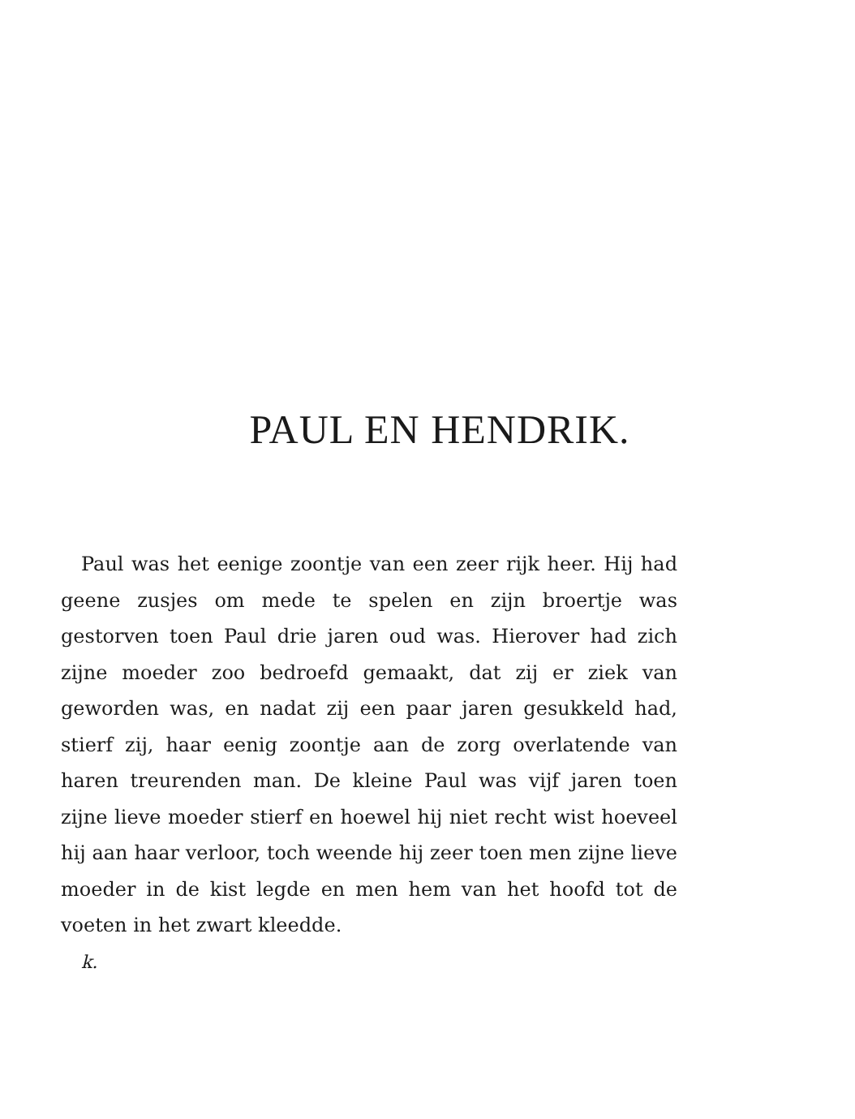PAUL EN HENDRIK.
Paul was het eenige zoontje van een zeer rijk heer. Hij had geene zusjes om mede te spelen en zijn broertje was gestorven toen Paul drie jaren oud was. Hierover had zich zijne moeder zoo bedroefd gemaakt, dat zij er ziek van geworden was, en nadat zij een paar jaren gesukkeld had, stierf zij, haar eenig zoontje aan de zorg overlatende van haren treurenden man. De kleine Paul was vijf jaren toen zijne lieve moeder stierf en hoewel hij niet recht wist hoeveel hij aan haar verloor, toch weende hij zeer toen men zijne lieve moeder in de kist legde en men hem van het hoofd tot de voeten in het zwart kleedde.
k.